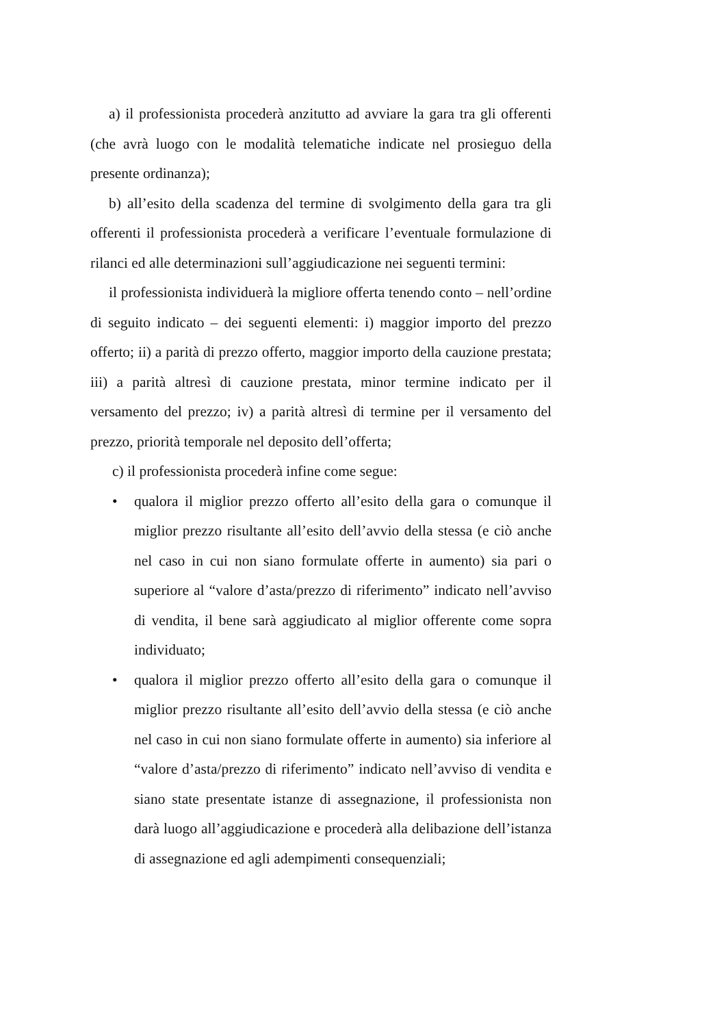a) il professionista procederà anzitutto ad avviare la gara tra gli offerenti (che avrà luogo con le modalità telematiche indicate nel prosieguo della presente ordinanza);
b) all’esito della scadenza del termine di svolgimento della gara tra gli offerenti il professionista procederà a verificare l’eventuale formulazione di rilanci ed alle determinazioni sull’aggiudicazione nei seguenti termini:
il professionista individuerà la migliore offerta tenendo conto – nell’ordine di seguito indicato – dei seguenti elementi: i) maggior importo del prezzo offerto; ii) a parità di prezzo offerto, maggior importo della cauzione prestata; iii) a parità altresì di cauzione prestata, minor termine indicato per il versamento del prezzo; iv) a parità altresì di termine per il versamento del prezzo, priorità temporale nel deposito dell’offerta;
c) il professionista procederà infine come segue:
• qualora il miglior prezzo offerto all’esito della gara o comunque il miglior prezzo risultante all’esito dell’avvio della stessa (e ciò anche nel caso in cui non siano formulate offerte in aumento) sia pari o superiore al “valore d’asta/prezzo di riferimento” indicato nell’avviso di vendita, il bene sarà aggiudicato al miglior offerente come sopra individuato;
• qualora il miglior prezzo offerto all’esito della gara o comunque il miglior prezzo risultante all’esito dell’avvio della stessa (e ciò anche nel caso in cui non siano formulate offerte in aumento) sia inferiore al “valore d’asta/prezzo di riferimento” indicato nell’avviso di vendita e siano state presentate istanze di assegnazione, il professionista non darà luogo all’aggiudicazione e procederà alla delibazione dell’istanza di assegnazione ed agli adempimenti consequenziali;